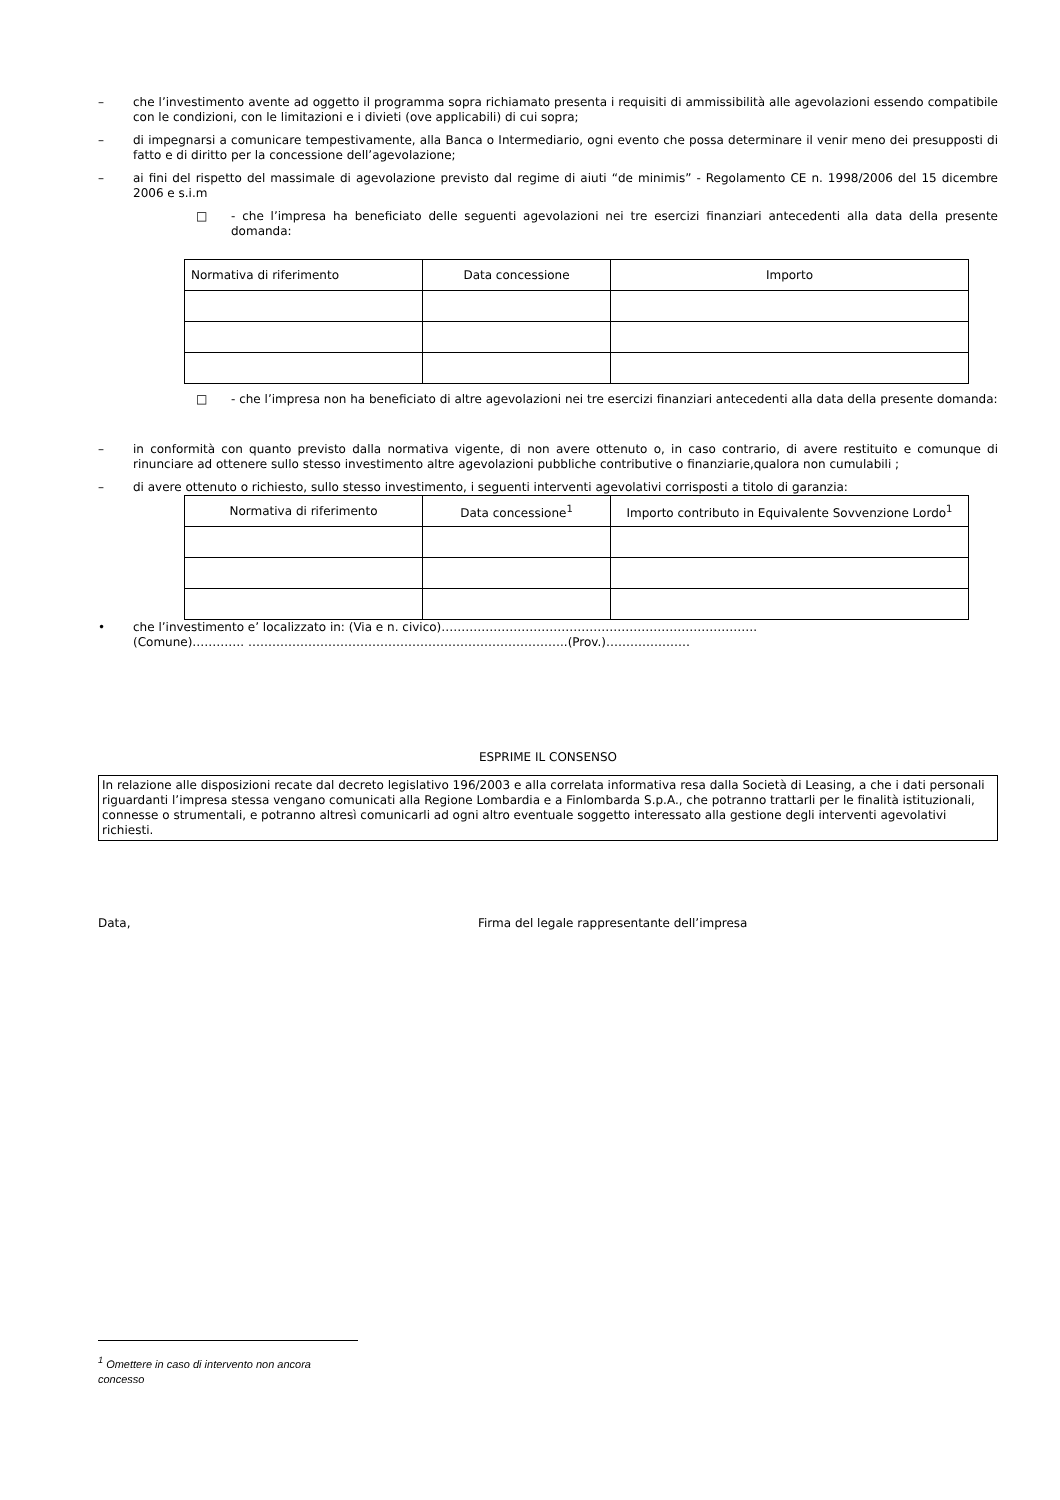– che l’investimento avente ad oggetto il programma sopra richiamato presenta i requisiti di ammissibilità alle agevolazioni essendo compatibile con le condizioni, con le limitazioni e i divieti (ove applicabili) di cui sopra;
– di impegnarsi a comunicare tempestivamente, alla Banca o Intermediario, ogni evento che possa determinare il venir meno dei presupposti di fatto e di diritto per la concessione dell’agevolazione;
– ai fini del rispetto del massimale di agevolazione previsto dal regime di aiuti “de minimis” - Regolamento CE n. 1998/2006 del 15 dicembre 2006 e s.i.m
□ - che l’impresa ha beneficiato delle seguenti agevolazioni nei tre esercizi finanziari antecedenti alla data della presente domanda:
| Normativa di riferimento | Data concessione | Importo |
□ - che l’impresa non ha beneficiato di altre agevolazioni nei tre esercizi finanziari antecedenti alla data della presente domanda:
– in conformità con quanto previsto dalla normativa vigente, di non avere ottenuto o, in caso contrario, di avere restituito e comunque di rinunciare ad ottenere sullo stesso investimento altre agevolazioni pubbliche contributive o finanziarie,qualora non cumulabili ;
– di avere ottenuto o richiesto, sullo stesso investimento, i seguenti interventi agevolativi corrisposti a titolo di garanzia:
| Normativa di riferimento | Data concessione<sup>1</sup> | Importo contributo in Equivalente Sovvenzione Lordo<sup>1</sup> |
• che l’investimento e’ localizzato in: (Via e n. civico)…………………………………………………………………….
(Comune)…………. ……………………………………………………………………..(Prov.)…………………
ESPRIME IL CONSENSO
In relazione alle disposizioni recate dal decreto legislativo 196/2003 e alla correlata informativa resa dalla Società di Leasing, a che i dati personali riguardanti l’impresa stessa vengano comunicati alla Regione Lombardia e a Finlombarda S.p.A., che potranno trattarli per le finalità istituzionali, connesse o strumentali, e potranno altresì comunicarli ad ogni altro eventuale soggetto interessato alla gestione degli interventi agevolativi richiesti.
Data, Firma del legale rappresentante dell’impresa
<sup>1</sup> Omettere in caso di intervento non ancora concesso